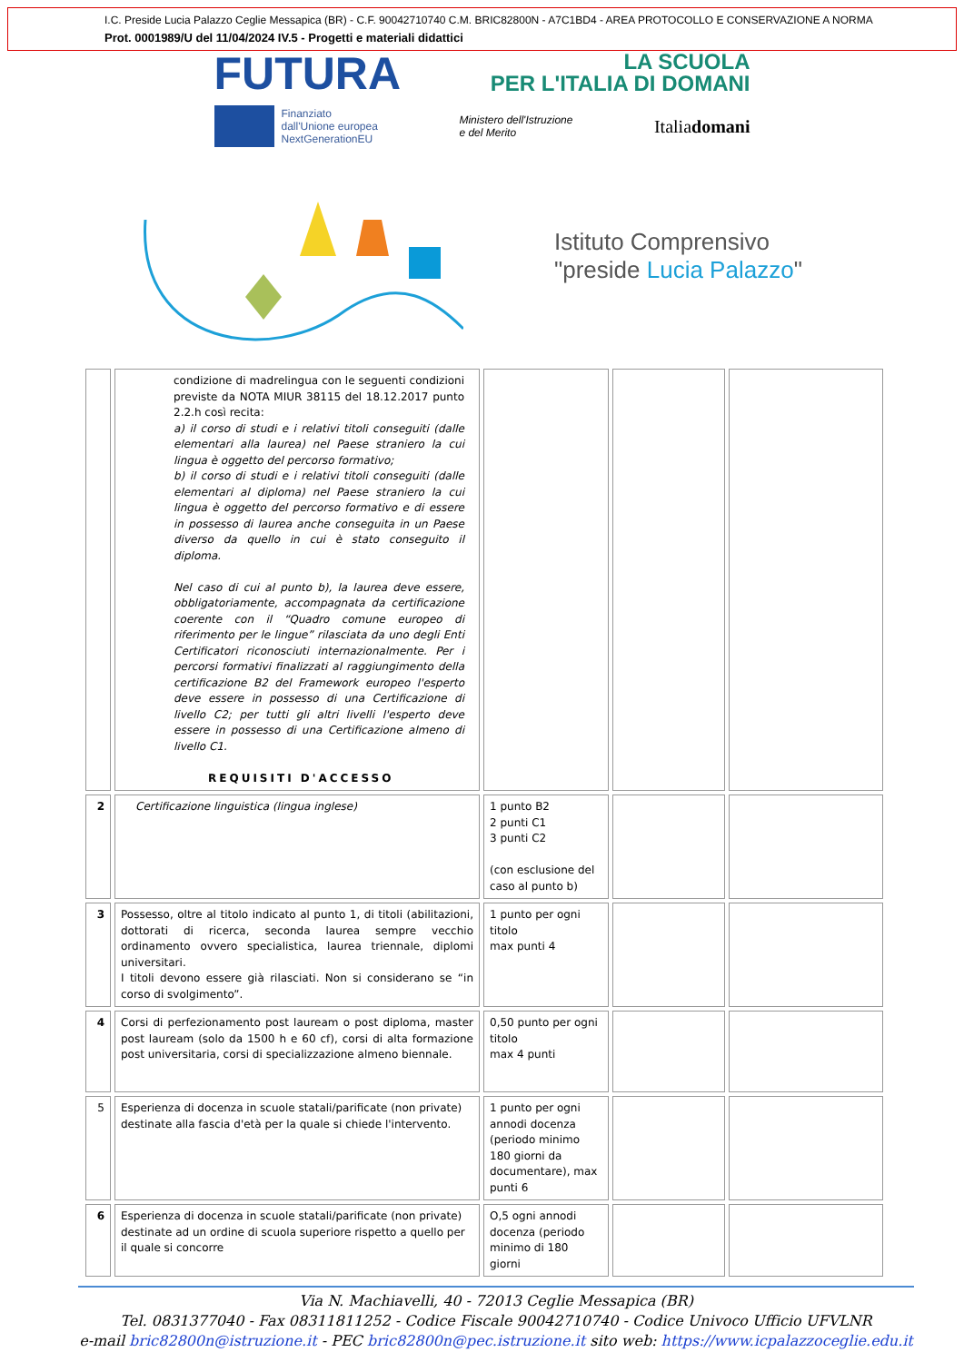I.C. Preside Lucia Palazzo Ceglie Messapica (BR) - C.F. 90042710740 C.M. BRIC82800N - A7C1BD4 - AREA PROTOCOLLO E CONSERVAZIONE A NORMA
Prot. 0001989/U del 11/04/2024 IV.5 - Progetti e materiali didattici
FUTURA
LA SCUOLA
PER L'ITALIA DI DOMANI
Finanziato
dall'Unione europea
NextGenerationEU
Ministero dell'Istruzione
e del Merito
Italiadomani
Istituto Comprensivo
"preside Lucia Palazzo"
| | condizione di madrelingua con le seguenti condizioni previste da NOTA MIUR 38115 del 18.12.2017 punto 2.2.h così recita: a) il corso di studi e i relativi titoli conseguiti (dalle elementari alla laurea) nel Paese straniero la cui lingua è oggetto del percorso formativo; b) il corso di studi e i relativi titoli conseguiti (dalle elementari al diploma) nel Paese straniero la cui lingua è oggetto del percorso formativo e di essere in possesso di laurea anche conseguita in un Paese diverso da quello in cui è stato conseguito il diploma. Nel caso di cui al punto b), la laurea deve essere, obbligatoriamente, accompagnata da certificazione coerente con il “Quadro comune europeo di riferimento per le lingue” rilasciata da uno degli Enti Certificatori riconosciuti internazionalmente. Per i percorsi formativi finalizzati al raggiungimento della certificazione B2 del Framework europeo l'esperto deve essere in possesso di una Certificazione di livello C2; per tutti gli altri livelli l'esperto deve essere in possesso di una Certificazione almeno di livello C1. REQUISITI D'ACCESSO | | | |
| 2 | Certificazione linguistica (lingua inglese) | 1 punto B2 2 punti C1 3 punti C2 (con esclusione del caso al punto b) | | |
| 3 | Possesso, oltre al titolo indicato al punto 1, di titoli (abilitazioni, dottorati di ricerca, seconda laurea sempre vecchio ordinamento ovvero specialistica, laurea triennale, diplomi universitari. I titoli devono essere già rilasciati. Non si considerano se “in corso di svolgimento”. | 1 punto per ogni titolo max punti 4 | | |
| 4 | Corsi di perfezionamento post lauream o post diploma, master post lauream (solo da 1500 h e 60 cf), corsi di alta formazione post universitaria, corsi di specializzazione almeno biennale. | 0,50 punto per ogni titolo max 4 punti | | |
| 5 | Esperienza di docenza in scuole statali/parificate (non private) destinate alla fascia d'età per la quale si chiede l'intervento. | 1 punto per ogni annodi docenza (periodo minimo 180 giorni da documentare), max punti 6 | | |
| 6 | Esperienza di docenza in scuole statali/parificate (non private) destinate ad un ordine di scuola superiore rispetto a quello per il quale si concorre | O,5 ogni annodi docenza (periodo minimo di 180 giorni | | |
Via N. Machiavelli, 40 - 72013 Ceglie Messapica (BR)
Tel. 0831377040 - Fax 08311811252 - Codice Fiscale 90042710740 - Codice Univoco Ufficio UFVLNR
e-mail bric82800n@istruzione.it - PEC bric82800n@pec.istruzione.it sito web: https://www.icpalazzoceglie.edu.it